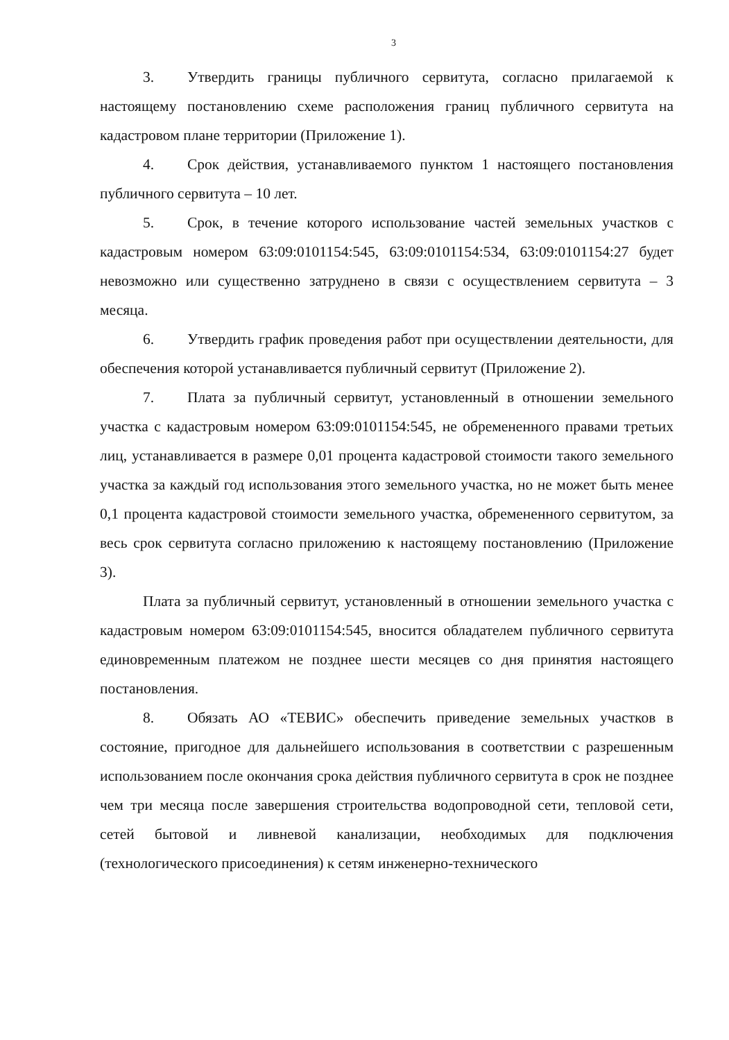3
3. Утвердить границы публичного сервитута, согласно прилагаемой к настоящему постановлению схеме расположения границ публичного сервитута на кадастровом плане территории (Приложение 1).
4. Срок действия, устанавливаемого пунктом 1 настоящего постановления публичного сервитута – 10 лет.
5. Срок, в течение которого использование частей земельных участков с кадастровым номером 63:09:0101154:545, 63:09:0101154:534, 63:09:0101154:27 будет невозможно или существенно затруднено в связи с осуществлением сервитута – 3 месяца.
6. Утвердить график проведения работ при осуществлении деятельности, для обеспечения которой устанавливается публичный сервитут (Приложение 2).
7. Плата за публичный сервитут, установленный в отношении земельного участка с кадастровым номером 63:09:0101154:545, не обремененного правами третьих лиц, устанавливается в размере 0,01 процента кадастровой стоимости такого земельного участка за каждый год использования этого земельного участка, но не может быть менее 0,1 процента кадастровой стоимости земельного участка, обремененного сервитутом, за весь срок сервитута согласно приложению к настоящему постановлению (Приложение 3).
Плата за публичный сервитут, установленный в отношении земельного участка с кадастровым номером 63:09:0101154:545, вносится обладателем публичного сервитута единовременным платежом не позднее шести месяцев со дня принятия настоящего постановления.
8. Обязать АО «ТЕВИС» обеспечить приведение земельных участков в состояние, пригодное для дальнейшего использования в соответствии с разрешенным использованием после окончания срока действия публичного сервитута в срок не позднее чем три месяца после завершения строительства водопроводной сети, тепловой сети, сетей бытовой и ливневой канализации, необходимых для подключения (технологического присоединения) к сетям инженерно-технического